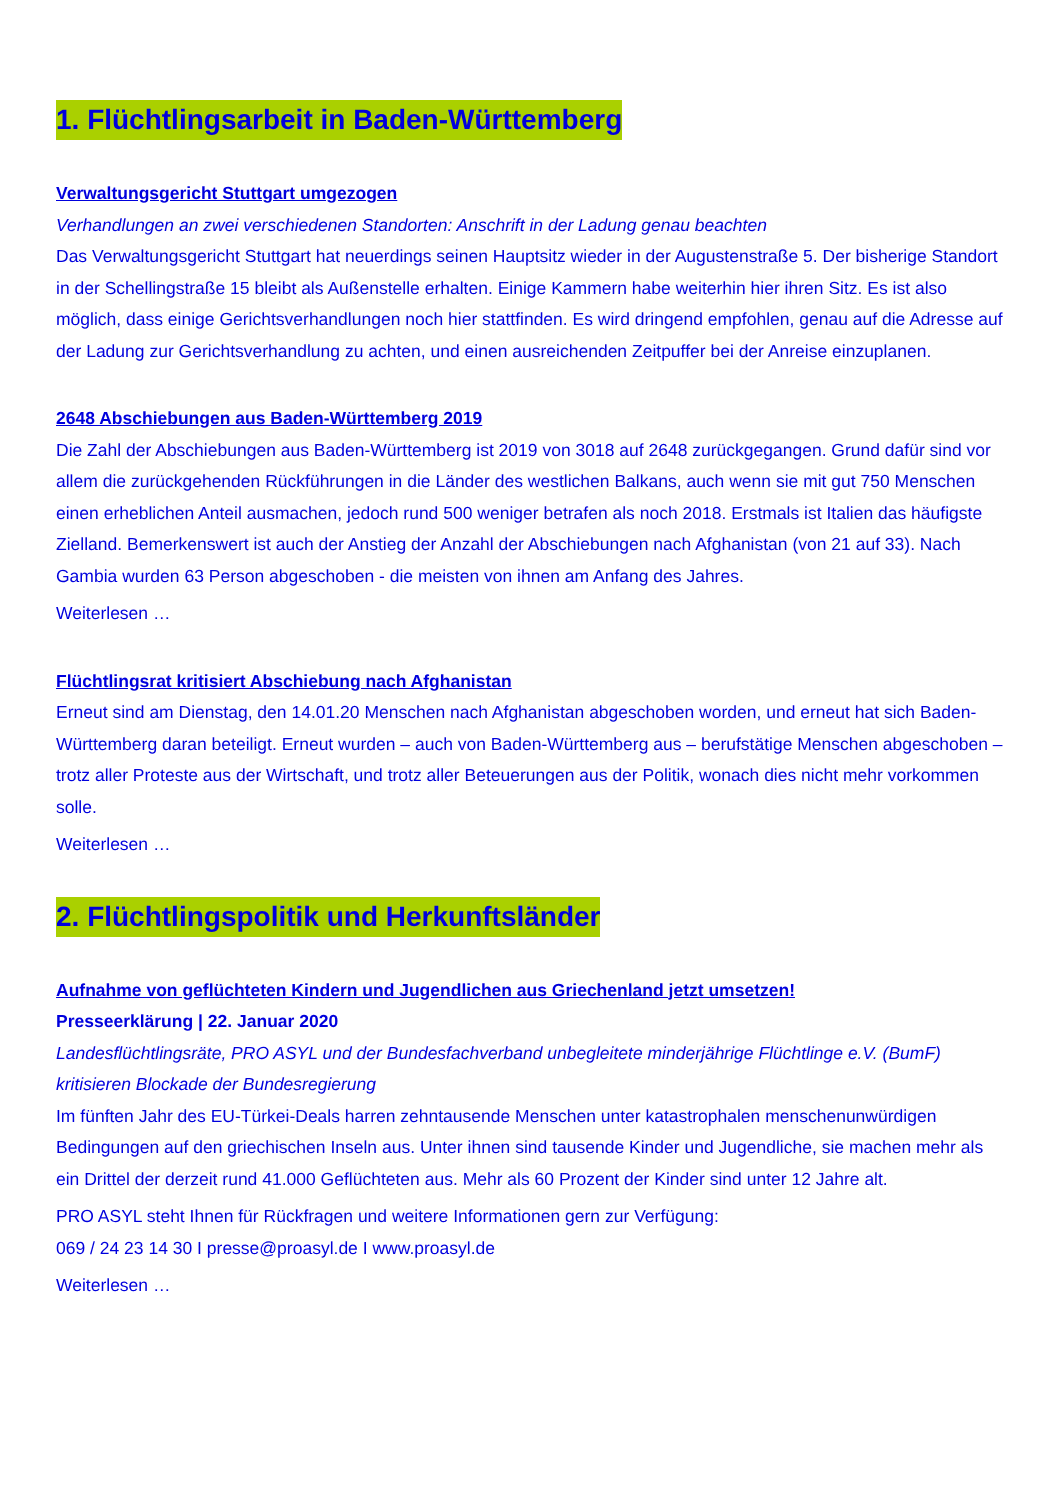1. Flüchtlingsarbeit in Baden-Württemberg
Verwaltungsgericht Stuttgart umgezogen
Verhandlungen an zwei verschiedenen Standorten: Anschrift in der Ladung genau beachten
Das Verwaltungsgericht Stuttgart hat neuerdings seinen Hauptsitz wieder in der Augustenstraße 5. Der bisherige Standort in der Schellingstraße 15 bleibt als Außenstelle erhalten. Einige Kammern habe weiterhin hier ihren Sitz. Es ist also möglich, dass einige Gerichtsverhandlungen noch hier stattfinden. Es wird dringend empfohlen, genau auf die Adresse auf der Ladung zur Gerichtsverhandlung zu achten, und einen ausreichenden Zeitpuffer bei der Anreise einzuplanen.
2648 Abschiebungen aus Baden-Württemberg 2019
Die Zahl der Abschiebungen aus Baden-Württemberg ist 2019 von 3018 auf 2648 zurückgegangen. Grund dafür sind vor allem die zurückgehenden Rückführungen in die Länder des westlichen Balkans, auch wenn sie mit gut 750 Menschen einen erheblichen Anteil ausmachen, jedoch rund 500 weniger betrafen als noch 2018. Erstmals ist Italien das häufigste Zielland. Bemerkenswert ist auch der Anstieg der Anzahl der Abschiebungen nach Afghanistan (von 21 auf 33). Nach Gambia wurden 63 Person abgeschoben - die meisten von ihnen am Anfang des Jahres.
Weiterlesen …
Flüchtlingsrat kritisiert Abschiebung nach Afghanistan
Erneut sind am Dienstag, den 14.01.20 Menschen nach Afghanistan abgeschoben worden, und erneut hat sich Baden-Württemberg daran beteiligt. Erneut wurden – auch von Baden-Württemberg aus – berufstätige Menschen abgeschoben – trotz aller Proteste aus der Wirtschaft, und trotz aller Beteuerungen aus der Politik, wonach dies nicht mehr vorkommen solle.
Weiterlesen …
2. Flüchtlingspolitik und Herkunftsländer
Aufnahme von geflüchteten Kindern und Jugendlichen aus Griechenland jetzt umsetzen!
Presseerklärung | 22. Januar 2020
Landesflüchtlingsräte, PRO ASYL und der Bundesfachverband unbegleitete minderjährige Flüchtlinge e.V. (BumF) kritisieren Blockade der Bundesregierung
Im fünften Jahr des EU-Türkei-Deals harren zehntausende Menschen unter katastrophalen menschenunwürdigen Bedingungen auf den griechischen Inseln aus. Unter ihnen sind tausende Kinder und Jugendliche, sie machen mehr als ein Drittel der derzeit rund 41.000 Geflüchteten aus. Mehr als 60 Prozent der Kinder sind unter 12 Jahre alt.
PRO ASYL steht Ihnen für Rückfragen und weitere Informationen gern zur Verfügung:
069 / 24 23 14 30 I presse@proasyl.de I www.proasyl.de
Weiterlesen …